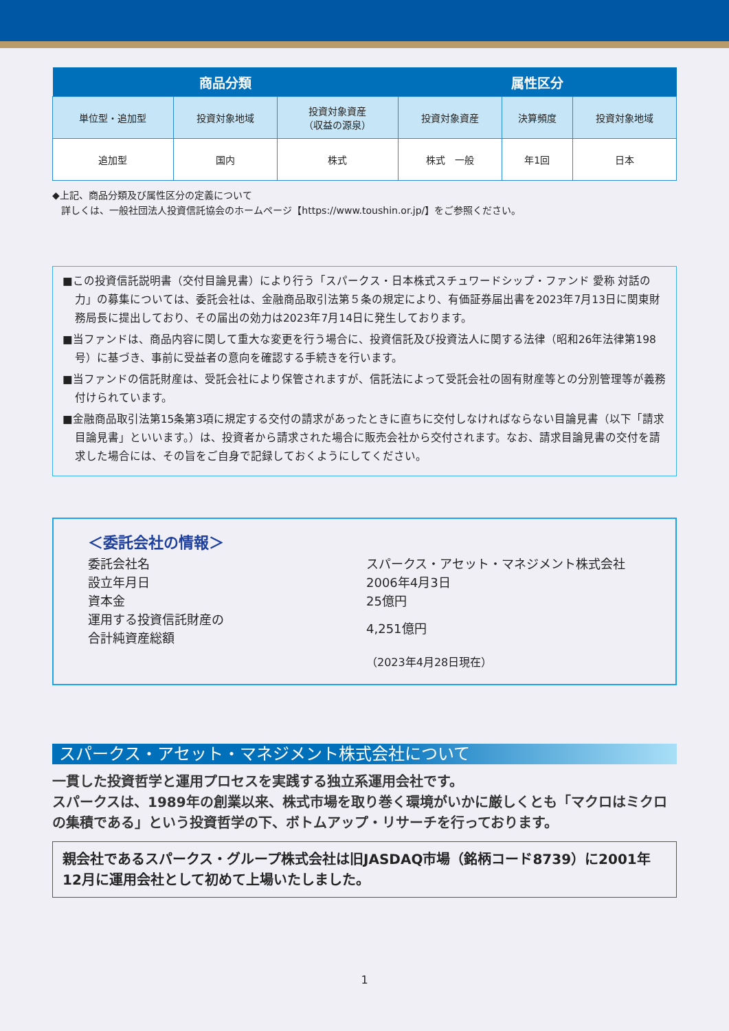| 商品分類 | | | 属性区分 | | |
| --- | --- | --- | --- | --- | --- |
| 単位型・追加型 | 投資対象地域 | 投資対象資産 （収益の源泉） | 投資対象資産 | 決算頻度 | 投資対象地域 |
| 追加型 | 国内 | 株式 | 株式 一般 | 年1回 | 日本 |
◆上記、商品分類及び属性区分の定義について
詳しくは、一般社団法人投資信託協会のホームページ【https://www.toushin.or.jp/】をご参照ください。
■この投資信託説明書（交付目論見書）により行う「スパークス・日本株式スチュワードシップ・ファンド 愛称 対話の力」の募集については、委託会社は、金融商品取引法第５条の規定により、有価証券届出書を2023年7月13日に関東財務局長に提出しており、その届出の効力は2023年7月14日に発生しております。
■当ファンドは、商品内容に関して重大な変更を行う場合に、投資信託及び投資法人に関する法律（昭和26年法律第198号）に基づき、事前に受益者の意向を確認する手続きを行います。
■当ファンドの信託財産は、受託会社により保管されますが、信託法によって受託会社の固有財産等との分別管理等が義務付けられています。
■金融商品取引法第15条第3項に規定する交付の請求があったときに直ちに交付しなければならない目論見書（以下「請求目論見書」といいます。）は、投資者から請求された場合に販売会社から交付されます。なお、請求目論見書の交付を請求した場合には、その旨をご自身で記録しておくようにしてください。
＜委託会社の情報＞
委託会社名 スパークス・アセット・マネジメント株式会社
設立年月日 2006年4月3日
資本金 25億円
運用する投資信託財産の
合計純資産総額
4,251億円
（2023年4月28日現在）
スパークス・アセット・マネジメント株式会社について
一貫した投資哲学と運用プロセスを実践する独立系運用会社です。
スパークスは、1989年の創業以来、株式市場を取り巻く環境がいかに厳しくとも「マクロはミクロの集積である」という投資哲学の下、ボトムアップ・リサーチを行っております。
親会社であるスパークス・グループ株式会社は旧JASDAQ市場（銘柄コード8739）に2001年12月に運用会社として初めて上場いたしました。
1